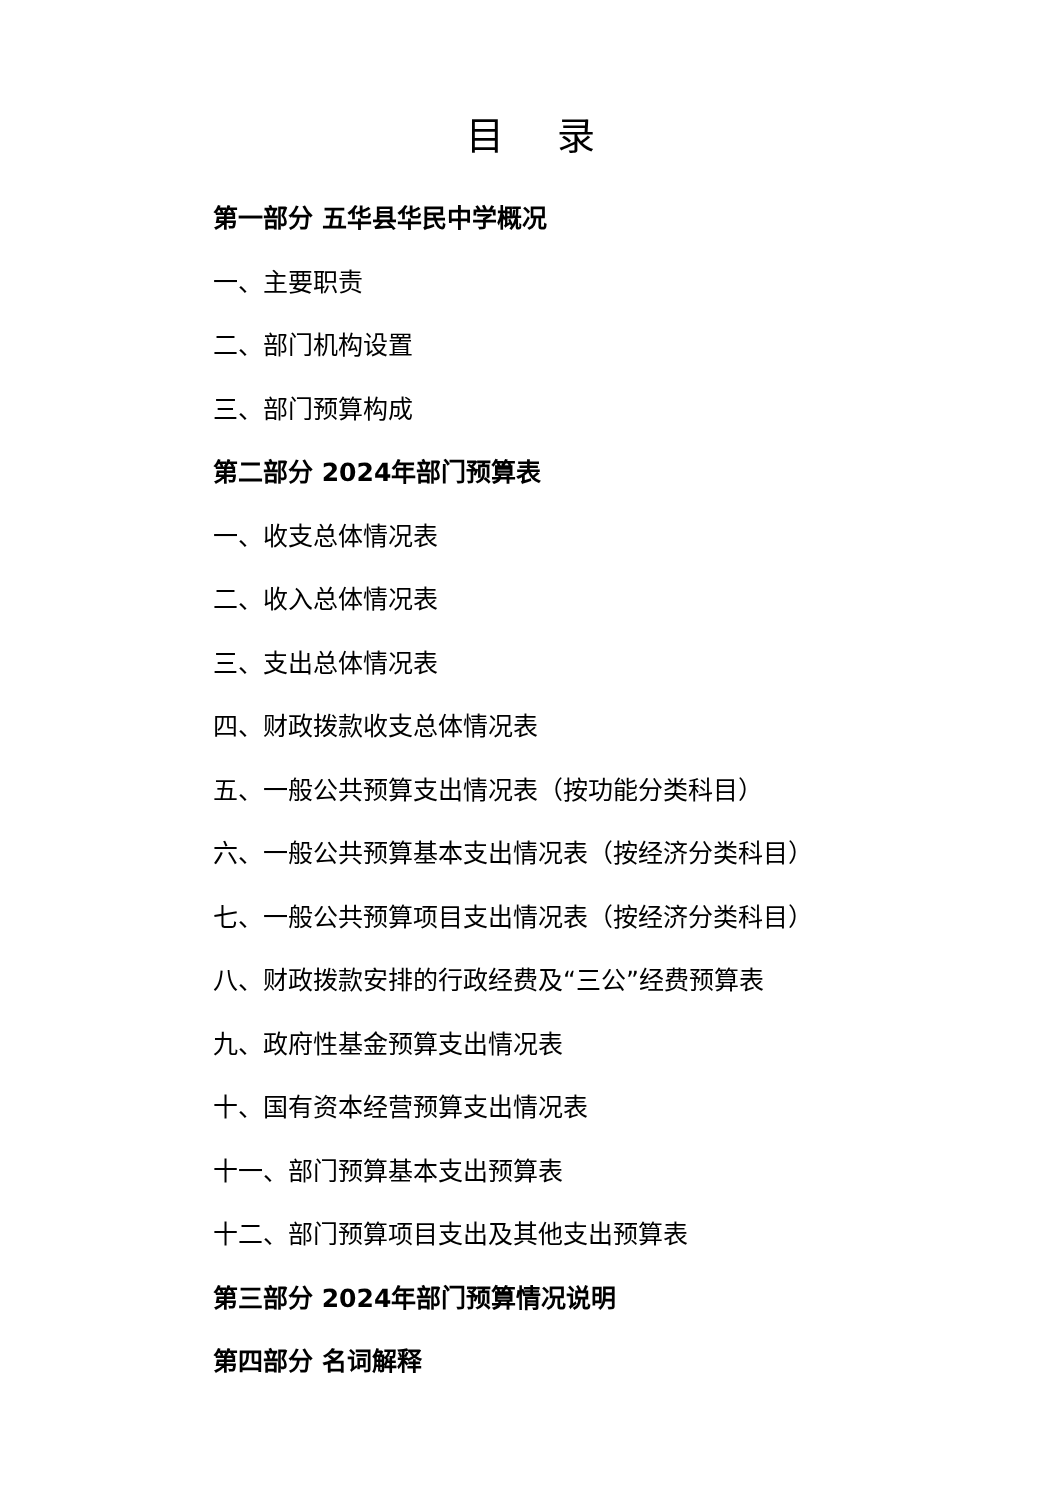目 录
第一部分 五华县华民中学概况
一、主要职责
二、部门机构设置
三、部门预算构成
第二部分 2024年部门预算表
一、收支总体情况表
二、收入总体情况表
三、支出总体情况表
四、财政拨款收支总体情况表
五、一般公共预算支出情况表（按功能分类科目）
六、一般公共预算基本支出情况表（按经济分类科目）
七、一般公共预算项目支出情况表（按经济分类科目）
八、财政拨款安排的行政经费及“三公”经费预算表
九、政府性基金预算支出情况表
十、国有资本经营预算支出情况表
十一、部门预算基本支出预算表
十二、部门预算项目支出及其他支出预算表
第三部分 2024年部门预算情况说明
第四部分 名词解释